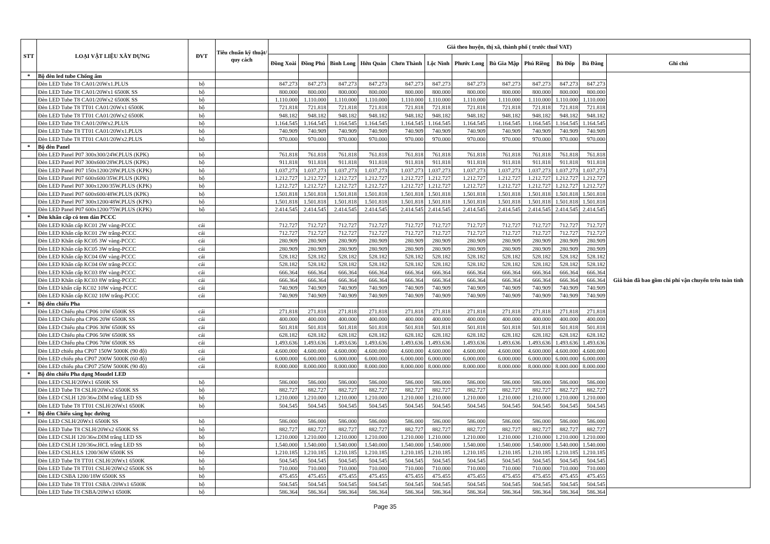| STT | LOẠI VẬT LIỆU XÂY DỰNG | ĐVT | Tiêu chuẩn kỹ thuật/ quy cách | Giá theo huyện, thị xã, thành phố ( trước thuế VAT) | | | | | | | | | | | |
| --- | --- | --- | --- | --- | --- | --- | --- | --- | --- | --- | --- | --- | --- | --- | --- |
| | | | | Đồng Xoài | Đồng Phú | Bình Long | Hớn Quản | Chơn Thành | Lộc Ninh | Phước Long | Bù Gia Mập | Phú Riềng | Bù Đốp | Bù Đăng | Ghi chú |
| * | Bộ đèn led tube Chống ẩm | | | | | | | | | | | | | | Giá bán đã bao gồm chi phí vận chuyển trên toàn tỉnh |
| | Đèn LED Tube T8 CA01/20Wx1.PLUS | bộ | | 847.273 | 847.273 | 847.273 | 847.273 | 847.273 | 847.273 | 847.273 | 847.273 | 847.273 | 847.273 | 847.273 | |
| | Đèn LED Tube T8 CA01/20Wx1 6500K SS | bộ | | 800.000 | 800.000 | 800.000 | 800.000 | 800.000 | 800.000 | 800.000 | 800.000 | 800.000 | 800.000 | 800.000 | |
| | Đèn LED Tube T8 CA01/20Wx2 6500K SS | bộ | | 1.110.000 | 1.110.000 | 1.110.000 | 1.110.000 | 1.110.000 | 1.110.000 | 1.110.000 | 1.110.000 | 1.110.000 | 1.110.000 | 1.110.000 | |
| | Đèn LED Tube T8 TT01 CA01/20Wx1 6500K | bộ | | 721.818 | 721.818 | 721.818 | 721.818 | 721.818 | 721.818 | 721.818 | 721.818 | 721.818 | 721.818 | 721.818 | |
| | Đèn LED Tube T8 TT01 CA01/20Wx2 6500K | bộ | | 948.182 | 948.182 | 948.182 | 948.182 | 948.182 | 948.182 | 948.182 | 948.182 | 948.182 | 948.182 | 948.182 | |
| | Đèn LED Tube T8 CA01/20Wx2.PLUS | bộ | | 1.164.545 | 1.164.545 | 1.164.545 | 1.164.545 | 1.164.545 | 1.164.545 | 1.164.545 | 1.164.545 | 1.164.545 | 1.164.545 | 1.164.545 | |
| | Đèn LED Tube T8 TT01 CA01/20Wx1.PLUS | bộ | | 740.909 | 740.909 | 740.909 | 740.909 | 740.909 | 740.909 | 740.909 | 740.909 | 740.909 | 740.909 | 740.909 | |
| | Đèn LED Tube T8 TT01 CA01/20Wx2.PLUS | bộ | | 970.000 | 970.000 | 970.000 | 970.000 | 970.000 | 970.000 | 970.000 | 970.000 | 970.000 | 970.000 | 970.000 | |
| * | Bộ đèn Panel | | | | | | | | | | | | | | |
| | Đèn LED Panel P07 300x300/24W.PLUS (KPK) | bộ | | 761.818 | 761.818 | 761.818 | 761.818 | 761.818 | 761.818 | 761.818 | 761.818 | 761.818 | 761.818 | 761.818 | |
| | Đèn LED Panel P07 300x600/28W.PLUS (KPK) | bộ | | 911.818 | 911.818 | 911.818 | 911.818 | 911.818 | 911.818 | 911.818 | 911.818 | 911.818 | 911.818 | 911.818 | |
| | Đèn LED Panel P07 150x1200/28W.PLUS (KPK) | bộ | | 1.037.273 | 1.037.273 | 1.037.273 | 1.037.273 | 1.037.273 | 1.037.273 | 1.037.273 | 1.037.273 | 1.037.273 | 1.037.273 | 1.037.273 | |
| | Đèn LED Panel P07 600x600/35W.PLUS (KPK) | bộ | | 1.212.727 | 1.212.727 | 1.212.727 | 1.212.727 | 1.212.727 | 1.212.727 | 1.212.727 | 1.212.727 | 1.212.727 | 1.212.727 | 1.212.727 | |
| | Đèn LED Panel P07 300x1200/35W.PLUS (KPK) | bộ | | 1.212.727 | 1.212.727 | 1.212.727 | 1.212.727 | 1.212.727 | 1.212.727 | 1.212.727 | 1.212.727 | 1.212.727 | 1.212.727 | 1.212.727 | |
| | Đèn LED Panel P07 600x600/48W.PLUS (KPK) | bộ | | 1.501.818 | 1.501.818 | 1.501.818 | 1.501.818 | 1.501.818 | 1.501.818 | 1.501.818 | 1.501.818 | 1.501.818 | 1.501.818 | 1.501.818 | |
| | Đèn LED Panel P07 300x1200/48W.PLUS (KPK) | bộ | | 1.501.818 | 1.501.818 | 1.501.818 | 1.501.818 | 1.501.818 | 1.501.818 | 1.501.818 | 1.501.818 | 1.501.818 | 1.501.818 | 1.501.818 | |
| | Đèn LED Panel P07 600x1200/75W.PLUS (KPK) | bộ | | 2.414.545 | 2.414.545 | 2.414.545 | 2.414.545 | 2.414.545 | 2.414.545 | 2.414.545 | 2.414.545 | 2.414.545 | 2.414.545 | 2.414.545 | |
| * | Dèn khẩn cấp có tem dán PCCC | | | | | | | | | | | | | | |
| | Đèn LED Khẩn cấp KC01 2W vàng-PCCC | cái | | 712.727 | 712.727 | 712.727 | 712.727 | 712.727 | 712.727 | 712.727 | 712.727 | 712.727 | 712.727 | 712.727 | |
| | Đèn LED Khẩn cấp KC01 2W trắng-PCCC | cái | | 712.727 | 712.727 | 712.727 | 712.727 | 712.727 | 712.727 | 712.727 | 712.727 | 712.727 | 712.727 | 712.727 | |
| | Đèn LED Khẩn cấp KC05 3W vàng-PCCC | cái | | 280.909 | 280.909 | 280.909 | 280.909 | 280.909 | 280.909 | 280.909 | 280.909 | 280.909 | 280.909 | 280.909 | |
| | Đèn LED Khẩn cấp KC05 3W trắng-PCCC | cái | | 280.909 | 280.909 | 280.909 | 280.909 | 280.909 | 280.909 | 280.909 | 280.909 | 280.909 | 280.909 | 280.909 | |
| | Đèn LED Khẩn cấp KC04 6W vàng-PCCC | cái | | 528.182 | 528.182 | 528.182 | 528.182 | 528.182 | 528.182 | 528.182 | 528.182 | 528.182 | 528.182 | 528.182 | |
| | Đèn LED Khẩn cấp KC04 6W trắng-PCCC | cái | | 528.182 | 528.182 | 528.182 | 528.182 | 528.182 | 528.182 | 528.182 | 528.182 | 528.182 | 528.182 | 528.182 | |
| | Đèn LED Khẩn cấp KC03 8W vàng-PCCC | cái | | 666.364 | 666.364 | 666.364 | 666.364 | 666.364 | 666.364 | 666.364 | 666.364 | 666.364 | 666.364 | 666.364 | |
| | Đèn LED Khẩn cấp KC03 8W trắng-PCCC | cái | | 666.364 | 666.364 | 666.364 | 666.364 | 666.364 | 666.364 | 666.364 | 666.364 | 666.364 | 666.364 | 666.364 | |
| | Đèn LED khẩn cấp KC02 10W vàng-PCCC | cái | | 740.909 | 740.909 | 740.909 | 740.909 | 740.909 | 740.909 | 740.909 | 740.909 | 740.909 | 740.909 | 740.909 | |
| | Đèn LED Khẩn cấp KC02 10W trắng-PCCC | cái | | 740.909 | 740.909 | 740.909 | 740.909 | 740.909 | 740.909 | 740.909 | 740.909 | 740.909 | 740.909 | 740.909 | |
| * | Bộ đèn chiếu Pha | | | | | | | | | | | | | | |
| | Đèn LED Chiếu pha CP06 10W 6500K SS | cái | | 271.818 | 271.818 | 271.818 | 271.818 | 271.818 | 271.818 | 271.818 | 271.818 | 271.818 | 271.818 | 271.818 | |
| | Đèn LED Chiếu pha CP06 20W 6500K SS | cái | | 400.000 | 400.000 | 400.000 | 400.000 | 400.000 | 400.000 | 400.000 | 400.000 | 400.000 | 400.000 | 400.000 | |
| | Đèn LED Chiếu pha CP06 30W 6500K SS | cái | | 501.818 | 501.818 | 501.818 | 501.818 | 501.818 | 501.818 | 501.818 | 501.818 | 501.818 | 501.818 | 501.818 | |
| | Đèn LED Chiếu pha CP06 50W 6500K SS | cái | | 628.182 | 628.182 | 628.182 | 628.182 | 628.182 | 628.182 | 628.182 | 628.182 | 628.182 | 628.182 | 628.182 | |
| | Đèn LED Chiếu pha CP06 70W 6500K SS | cái | | 1.493.636 | 1.493.636 | 1.493.636 | 1.493.636 | 1.493.636 | 1.493.636 | 1.493.636 | 1.493.636 | 1.493.636 | 1.493.636 | 1.493.636 | |
| | Đèn LED chiếu pha CP07 150W 5000K (90 độ) | cái | | 4.600.000 | 4.600.000 | 4.600.000 | 4.600.000 | 4.600.000 | 4.600.000 | 4.600.000 | 4.600.000 | 4.600.000 | 4.600.000 | 4.600.000 | |
| | Đèn LED chiếu pha CP07 200W 5000K (60 độ) | cái | | 6.000.000 | 6.000.000 | 6.000.000 | 6.000.000 | 6.000.000 | 6.000.000 | 6.000.000 | 6.000.000 | 6.000.000 | 6.000.000 | 6.000.000 | |
| | Đèn LED chiếu pha CP07 250W 5000K (90 độ) | cái | | 8.000.000 | 8.000.000 | 8.000.000 | 8.000.000 | 8.000.000 | 8.000.000 | 8.000.000 | 8.000.000 | 8.000.000 | 8.000.000 | 8.000.000 | |
| * | Bộ đèn chiếu Pha dạng Moudel LED | | | | | | | | | | | | | | |
| | Đèn LED CSLH/20Wx1 6500K SS | bộ | | 586.000 | 586.000 | 586.000 | 586.000 | 586.000 | 586.000 | 586.000 | 586.000 | 586.000 | 586.000 | 586.000 | |
| | Đèn LED Tube T8 CSLH/20Wx2 6500K SS | bộ | | 882.727 | 882.727 | 882.727 | 882.727 | 882.727 | 882.727 | 882.727 | 882.727 | 882.727 | 882.727 | 882.727 | |
| | Đèn LED CSLH 120/36w.DIM trắng LED SS | bộ | | 1.210.000 | 1.210.000 | 1.210.000 | 1.210.000 | 1.210.000 | 1.210.000 | 1.210.000 | 1.210.000 | 1.210.000 | 1.210.000 | 1.210.000 | |
| | Đèn LED Tube T8 TT01 CSLH/20Wx1 6500K | bộ | | 504.545 | 504.545 | 504.545 | 504.545 | 504.545 | 504.545 | 504.545 | 504.545 | 504.545 | 504.545 | 504.545 | |
| * | Bộ đèn Chiếu sáng học đường | | | | | | | | | | | | | | |
| | Đèn LED CSLH/20Wx1 6500K SS | bộ | | 586.000 | 586.000 | 586.000 | 586.000 | 586.000 | 586.000 | 586.000 | 586.000 | 586.000 | 586.000 | 586.000 | |
| | Đèn LED Tube T8 CSLH/20Wx2 6500K SS | bộ | | 882.727 | 882.727 | 882.727 | 882.727 | 882.727 | 882.727 | 882.727 | 882.727 | 882.727 | 882.727 | 882.727 | |
| | Đèn LED CSLH 120/36w.DIM trắng LED SS | bộ | | 1.210.000 | 1.210.000 | 1.210.000 | 1.210.000 | 1.210.000 | 1.210.000 | 1.210.000 | 1.210.000 | 1.210.000 | 1.210.000 | 1.210.000 | |
| | Đèn LED CSLH 120/36w.HCL trắng LED SS | bộ | | 1.540.000 | 1.540.000 | 1.540.000 | 1.540.000 | 1.540.000 | 1.540.000 | 1.540.000 | 1.540.000 | 1.540.000 | 1.540.000 | 1.540.000 | |
| | Đèn LED CSLH.LS 1200/36W 6500K SS | bộ | | 1.210.185 | 1.210.185 | 1.210.185 | 1.210.185 | 1.210.185 | 1.210.185 | 1.210.185 | 1.210.185 | 1.210.185 | 1.210.185 | 1.210.185 | |
| | Đèn LED Tube T8 TT01 CSLH/20Wx1 6500K | bộ | | 504.545 | 504.545 | 504.545 | 504.545 | 504.545 | 504.545 | 504.545 | 504.545 | 504.545 | 504.545 | 504.545 | |
| | Đèn LED Tube T8 TT01 CSLH/20Wx2 6500K SS | bộ | | 710.000 | 710.000 | 710.000 | 710.000 | 710.000 | 710.000 | 710.000 | 710.000 | 710.000 | 710.000 | 710.000 | |
| | Đèn LED CSBA 1200/18W 6500K SS | bộ | | 475.455 | 475.455 | 475.455 | 475.455 | 475.455 | 475.455 | 475.455 | 475.455 | 475.455 | 475.455 | 475.455 | |
| | Đèn LED Tube T8 TT01 CSBA /20Wx1 6500K | bộ | | 504.545 | 504.545 | 504.545 | 504.545 | 504.545 | 504.545 | 504.545 | 504.545 | 504.545 | 504.545 | 504.545 | |
| | Đèn LED Tube T8 CSBA/20Wx1 6500K | bộ | | 586.364 | 586.364 | 586.364 | 586.364 | 586.364 | 586.364 | 586.364 | 586.364 | 586.364 | 586.364 | 586.364 | |
Page 35